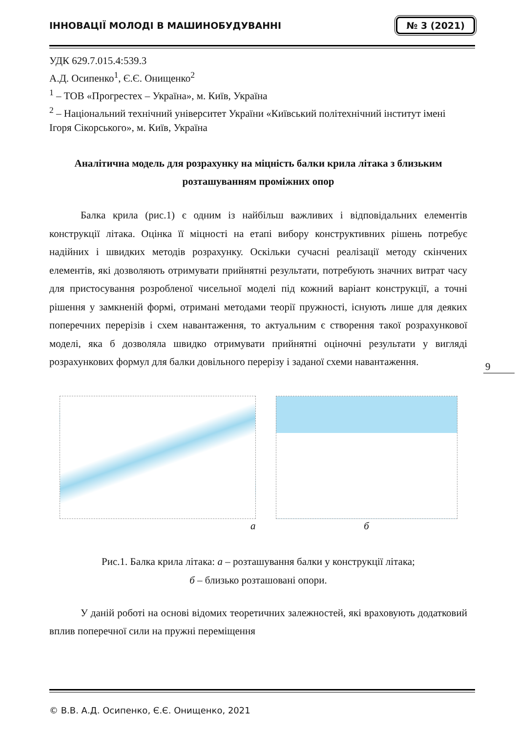ІННОВАЦІЇ МОЛОДІ В МАШИНОБУДУВАННІ № 3 (2021)
УДК 629.7.015.4:539.3
А.Д. Осипенко<sup>1</sup>, Є.Є. Онищенко<sup>2</sup>
<sup>1</sup> – ТОВ «Прогрестех – Україна», м. Київ, Україна
<sup>2</sup> – Національний технічний університет України «Київський політехнічний інститут імені Ігоря Сікорського», м. Київ, Україна
Аналітична модель для розрахунку на міцність балки крила літака з близьким розташуванням проміжних опор
Балка крила (рис.1) є одним із найбільш важливих і відповідальних елементів конструкції літака. Оцінка її міцності на етапі вибору конструктивних рішень потребує надійних і швидких методів розрахунку. Оскільки сучасні реалізації методу скінчених елементів, які дозволяють отримувати прийнятні результати, потребують значних витрат часу для пристосування розробленої чисельної моделі під кожний варіант конструкції, а точні рішення у замкненій формі, отримані методами теорії пружності, існують лише для деяких поперечних перерізів і схем навантаження, то актуальним є створення такої розрахункової моделі, яка б дозволяла швидко отримувати прийнятні оціночні результати у вигляді розрахункових формул для балки довільного перерізу і заданої схеми навантаження.
а б
Рис.1. Балка крила літака: а – розташування балки у конструкції літака;
б – близько розташовані опори.
У даній роботі на основі відомих теоретичних залежностей, які враховують додатковий вплив поперечної сили на пружні переміщення
9
© В.В. А.Д. Осипенко, Є.Є. Онищенко, 2021